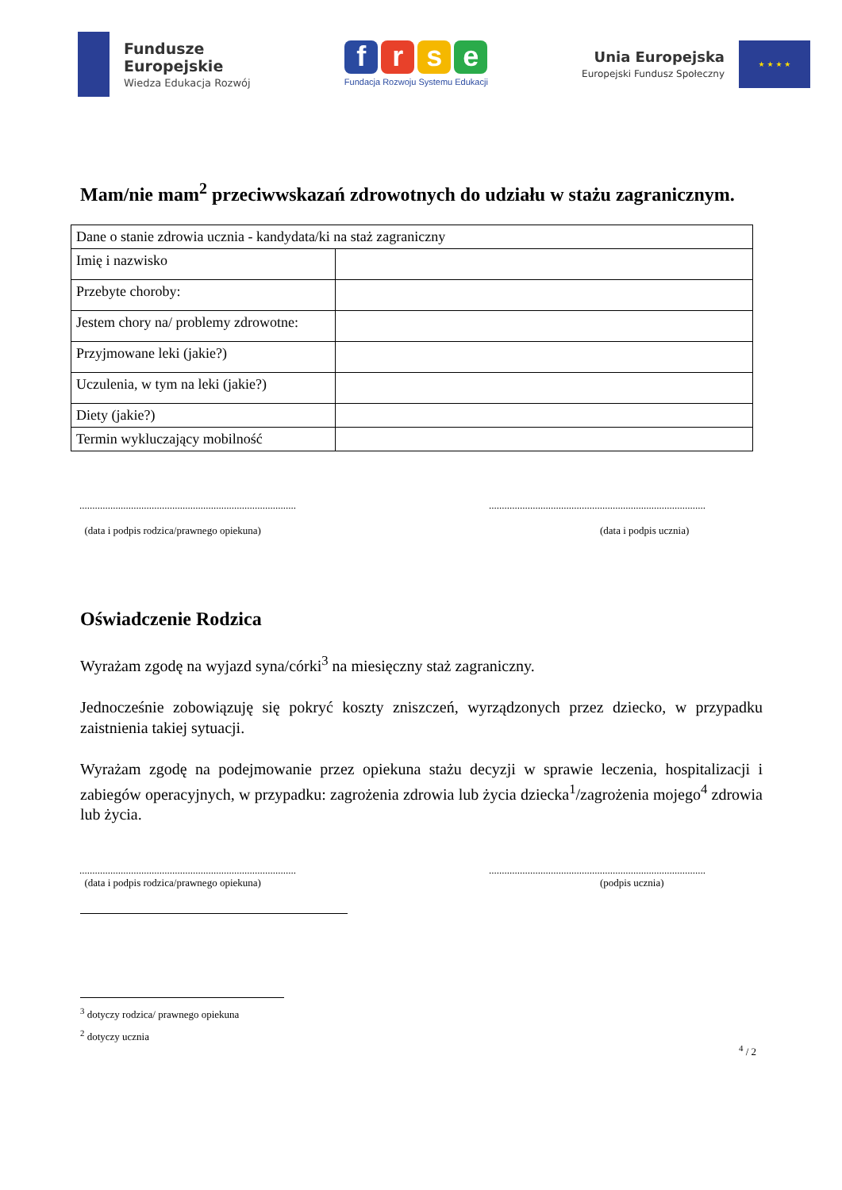Fundusze
Europejskie
Wiedza Edukacja Rozwój
f r s e
Fundacja Rozwoju Systemu Edukacji
Unia Europejska
Europejski Fundusz Społeczny
★ ★ ★ ★
Mam/nie mam<sup>2</sup> przeciwwskazań zdrowotnych do udziału w stażu zagranicznym.
| Dane o stanie zdrowia ucznia - kandydata/ki na staż zagraniczny | |
| Imię i nazwisko | |
| Przebyte choroby: | |
| Jestem chory na/ problemy zdrowotne: | |
| Przyjmowane leki (jakie?) | |
| Uczulenia, w tym na leki (jakie?) | |
| Diety (jakie?) | |
| Termin wykluczający mobilność | |
....................................................................................
(data i podpis rodzica/prawnego opiekuna)
....................................................................................
(data i podpis ucznia)
Oświadczenie Rodzica
Wyrażam zgodę na wyjazd syna/córki<sup>3</sup> na miesięczny staż zagraniczny.
Jednocześnie zobowiązuję się pokryć koszty zniszczeń, wyrządzonych przez dziecko, w przypadku zaistnienia takiej sytuacji.
Wyrażam zgodę na podejmowanie przez opiekuna stażu decyzji w sprawie leczenia, hospitalizacji i zabiegów operacyjnych, w przypadku: zagrożenia zdrowia lub życia dziecka<sup>1</sup>/zagrożenia mojego<sup>4</sup> zdrowia lub życia.
....................................................................................
(data i podpis rodzica/prawnego opiekuna)
....................................................................................
(podpis ucznia)
<sup>3</sup> dotyczy rodzica/ prawnego opiekuna
<sup>2</sup> dotyczy ucznia
<sup>4</sup> / 2